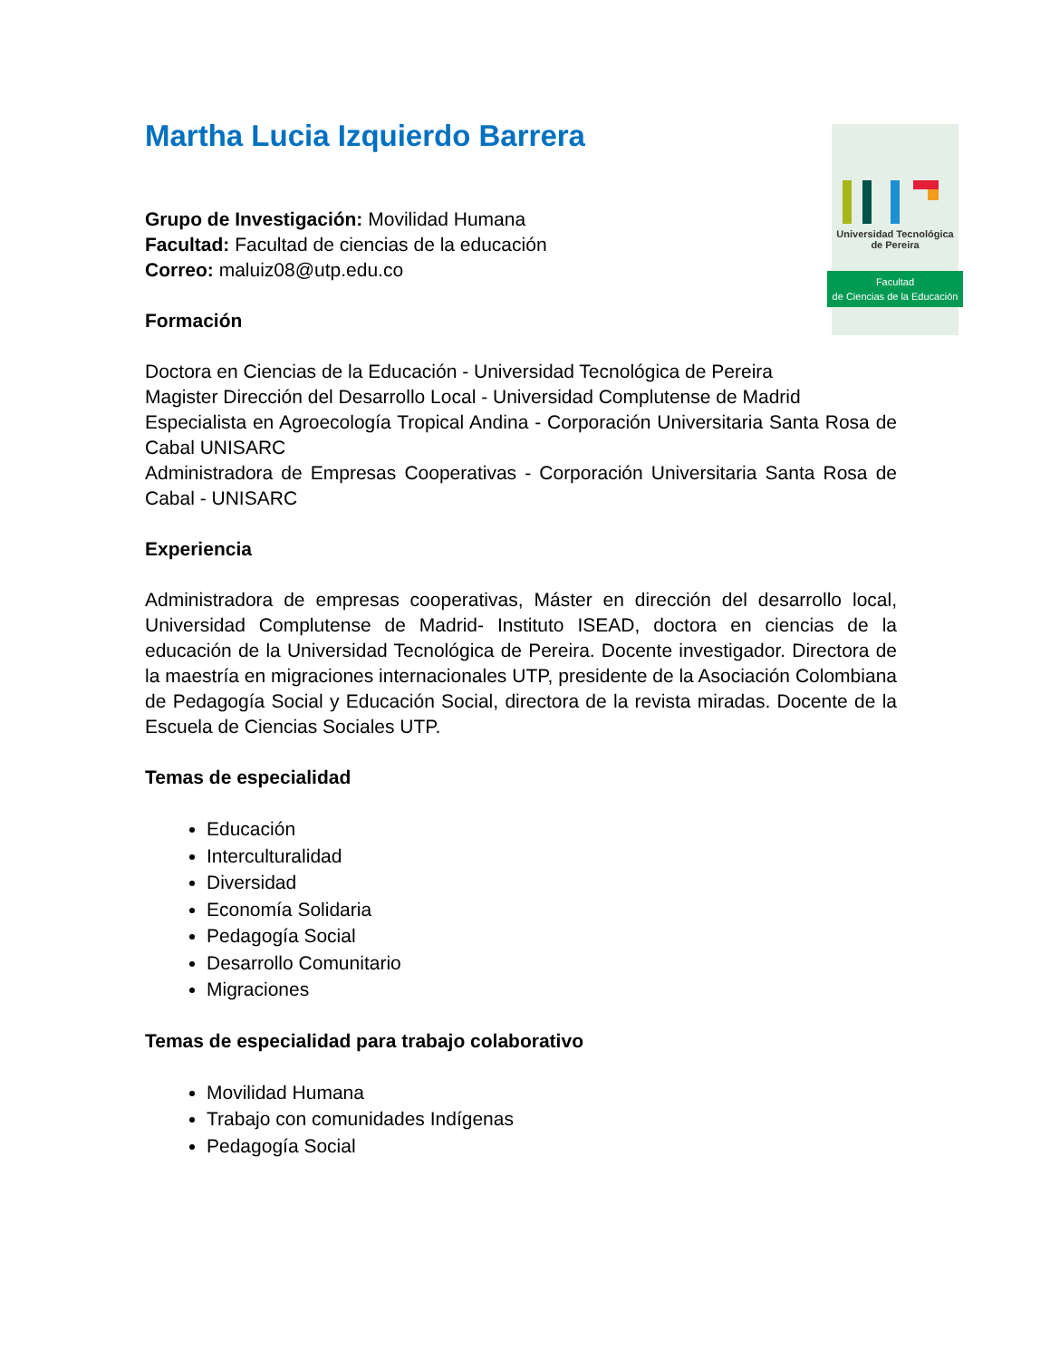Universidad Tecnológica
de Pereira
Facultad
de Ciencias de la Educación
Martha Lucia Izquierdo Barrera
Grupo de Investigación: Movilidad Humana
Facultad: Facultad de ciencias de la educación
Correo: maluiz08@utp.edu.co
Formación
Doctora en Ciencias de la Educación - Universidad Tecnológica de Pereira
Magister Dirección del Desarrollo Local - Universidad Complutense de Madrid
Especialista en Agroecología Tropical Andina - Corporación Universitaria Santa Rosa de Cabal UNISARC
Administradora de Empresas Cooperativas - Corporación Universitaria Santa Rosa de Cabal - UNISARC
Experiencia
Administradora de empresas cooperativas, Máster en dirección del desarrollo local, Universidad Complutense de Madrid- Instituto ISEAD, doctora en ciencias de la educación de la Universidad Tecnológica de Pereira. Docente investigador. Directora de la maestría en migraciones internacionales UTP, presidente de la Asociación Colombiana de Pedagogía Social y Educación Social, directora de la revista miradas. Docente de la Escuela de Ciencias Sociales UTP.
Temas de especialidad
Educación
Interculturalidad
Diversidad
Economía Solidaria
Pedagogía Social
Desarrollo Comunitario
Migraciones
Temas de especialidad para trabajo colaborativo
Movilidad Humana
Trabajo con comunidades Indígenas
Pedagogía Social